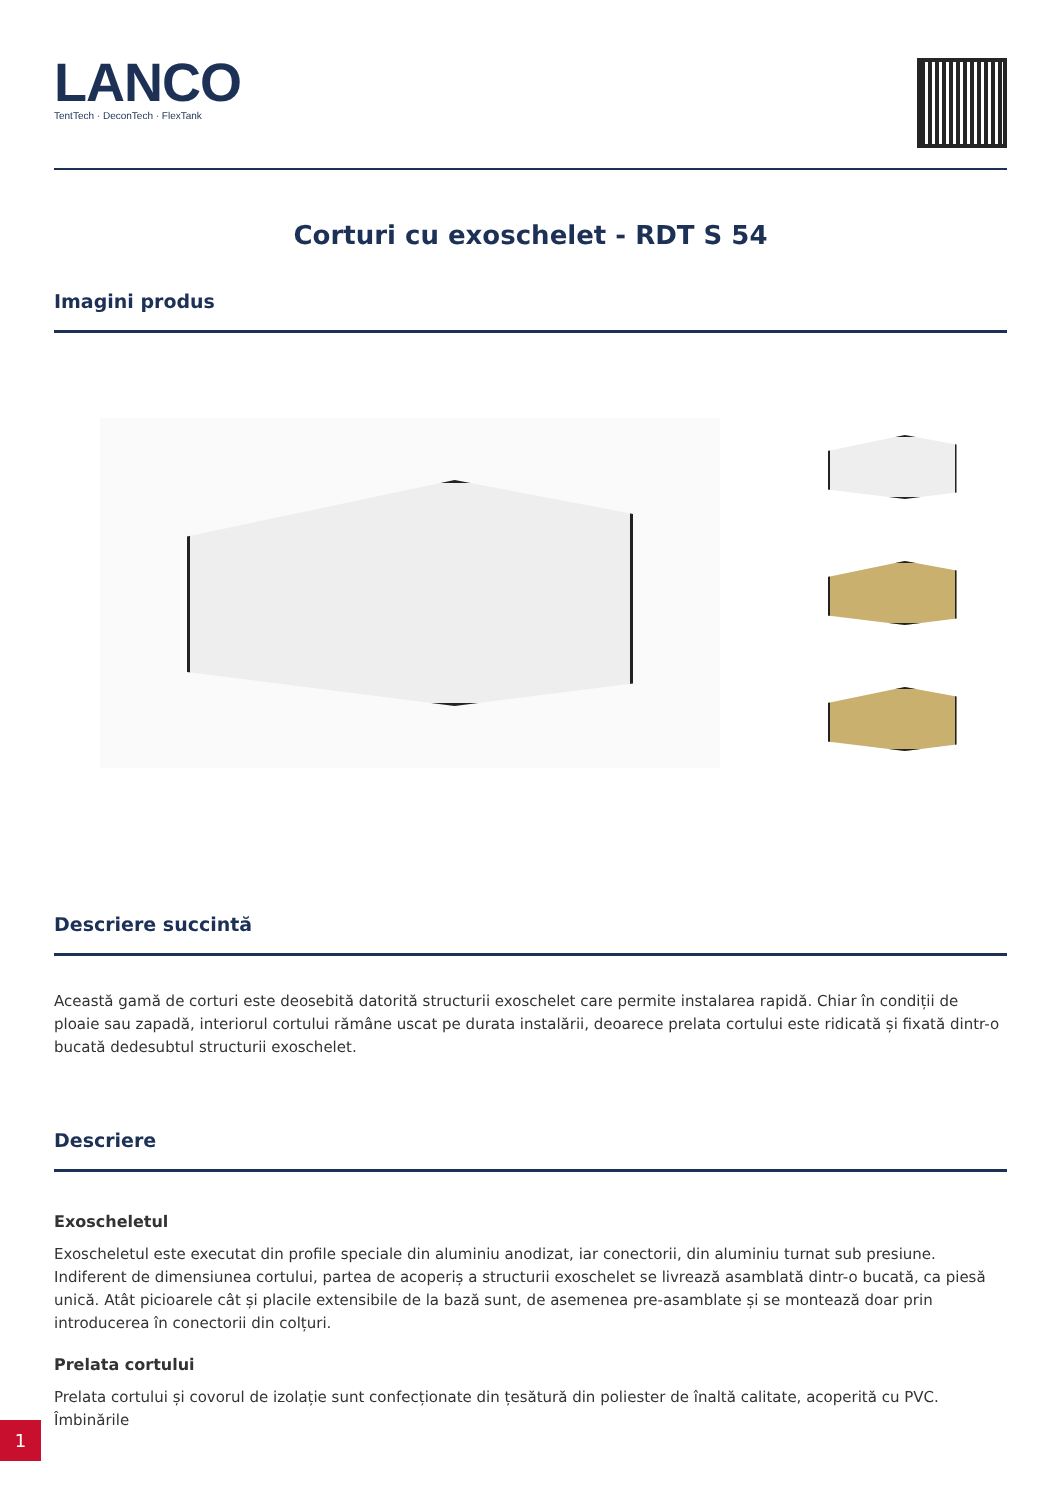LANCO
TentTech · DeconTech · FlexTank
Corturi cu exoschelet - RDT S 54
Imagini produs
Descriere succintă
Această gamă de corturi este deosebită datorită structurii exoschelet care permite instalarea rapidă. Chiar în condiții de ploaie sau zapadă, interiorul cortului rămâne uscat pe durata instalării, deoarece prelata cortului este ridicată și fixată dintr-o bucată dedesubtul structurii exoschelet.
Descriere
Exoscheletul
Exoscheletul este executat din profile speciale din aluminiu anodizat, iar conectorii, din aluminiu turnat sub presiune. Indiferent de dimensiunea cortului, partea de acoperiș a structurii exoschelet se livrează asamblată dintr-o bucată, ca piesă unică. Atât picioarele cât și placile extensibile de la bază sunt, de asemenea pre-asamblate și se montează doar prin introducerea în conectorii din colțuri.
Prelata cortului
Prelata cortului și covorul de izolație sunt confecționate din țesătură din poliester de înaltă calitate, acoperită cu PVC. Îmbinările
1